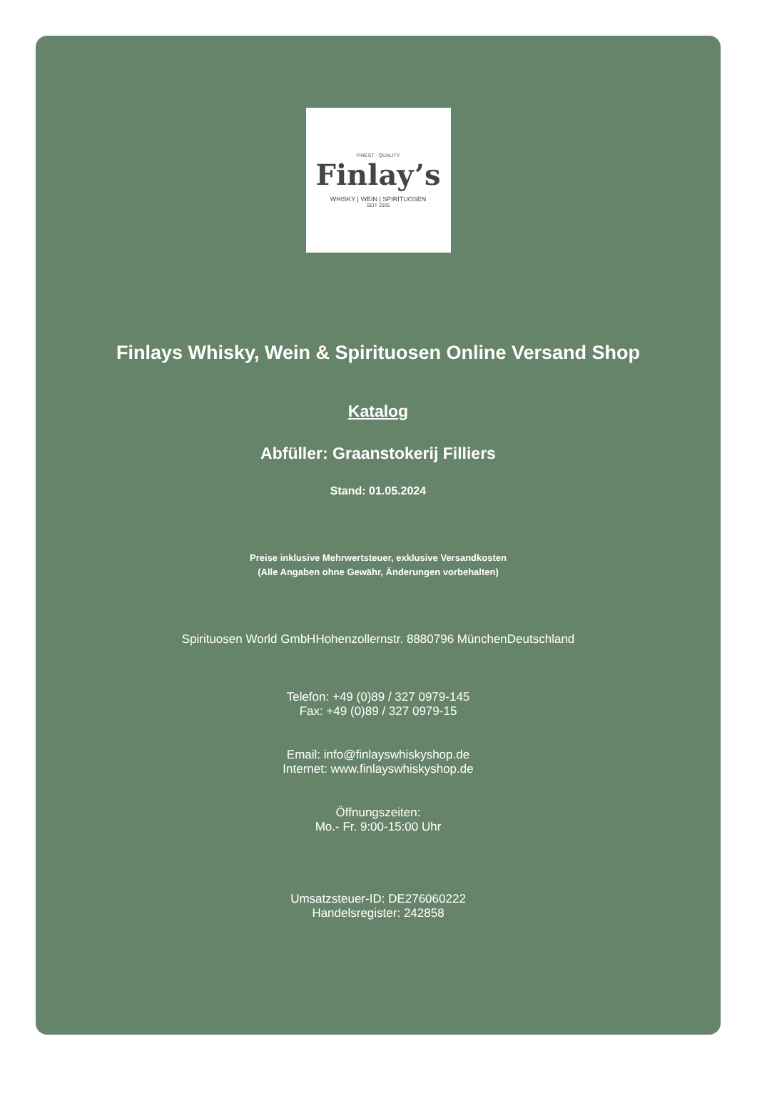FINEST · QUALITY
Finlay’s
WHISKY | WEIN | SPIRITUOSEN
SEIT 2005
Finlays Whisky, Wein & Spirituosen Online Versand Shop
Katalog
Abfüller: Graanstokerij Filliers
Stand: 01.05.2024
Preise inklusive Mehrwertsteuer, exklusive Versandkosten
(Alle Angaben ohne Gewähr, Änderungen vorbehalten)
Spirituosen World GmbHHohenzollernstr. 8880796 MünchenDeutschland
Telefon: +49 (0)89 / 327 0979-145
Fax: +49 (0)89 / 327 0979-15
Email: info@finlayswhiskyshop.de
Internet: www.finlayswhiskyshop.de
Öffnungszeiten:
Mo.- Fr. 9:00-15:00 Uhr
Umsatzsteuer-ID: DE276060222
Handelsregister: 242858